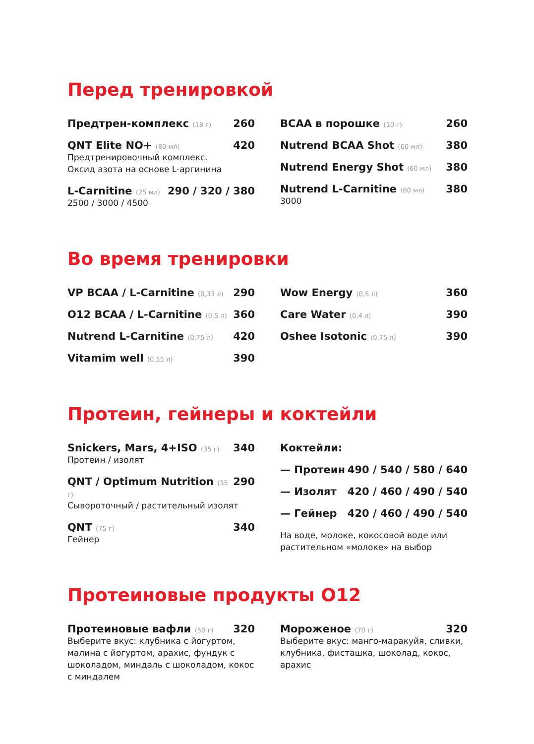Перед тренировкой
Предтрен-комплекс (18 г) 260
QNT Elite NO+ (80 мл) 420
Предтренировочный комплекс.
Оксид азота на основе L-аргинина
L-Carnitine (25 мл) 290 / 320 / 380
2500 / 3000 / 4500
BCAA в порошке (10 г) 260
Nutrend BCAA Shot (60 мл) 380
Nutrend Energy Shot (60 мл) 380
Nutrend L-Carnitine (60 мл) 380
3000
Во время тренировки
VP BCAA / L-Carnitine (0,33 л) 290
O12 BCAA / L-Carnitine (0,5 л) 360
Nutrend L-Carnitine (0,75 л) 420
Vitamim well (0,55 л) 390
Wow Energy (0,5 л) 360
Care Water (0,4 л) 390
Oshee Isotonic (0,75 л) 390
Протеин, гейнеры и коктейли
Snickers, Mars, 4+ISO (35 г) 340
Протеин / изолят
QNT / Optimum Nutrition (35 г) 290
Сывороточный / растительный изолят
QNT (75 г) 340
Гейнер
Коктейли:
— Протеин 490 / 540 / 580 / 640
— Изолят 420 / 460 / 490 / 540
— Гейнер 420 / 460 / 490 / 540
На воде, молоке, кокосовой воде или растительном «молоке» на выбор
Протеиновые продукты O12
Протеиновые вафли (50 г) 320
Выберите вкус: клубника с йогуртом, малина с йогуртом, арахис, фундук с шоколадом, миндаль с шоколадом, кокос с миндалем
Мороженое (70 г) 320
Выберите вкус: манго-маракуйя, сливки, клубника, фисташка, шоколад, кокос, арахис